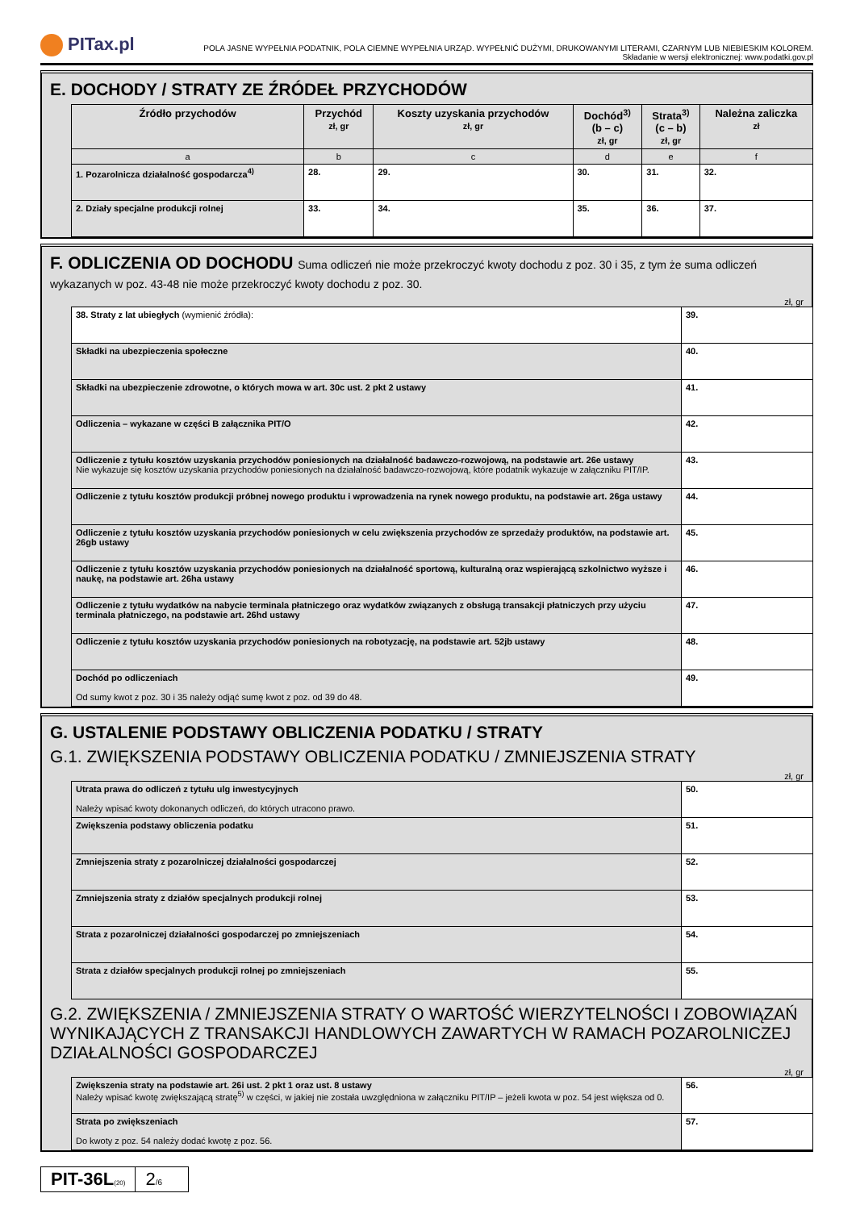PITax.pl
POLA JASNE WYPEŁNIA PODATNIK, POLA CIEMNE WYPEŁNIA URZĄD. WYPEŁNIĆ DUŻYMI, DRUKOWANYMI LITERAMI, CZARNYM LUB NIEBIESKIM KOLOREM.
Składanie w wersji elektronicznej: www.podatki.gov.pl
E. DOCHODY / STRATY ZE ŹRÓDEŁ PRZYCHODÓW
| Źródło przychodów | Przychód zł, gr | Koszty uzyskania przychodów zł, gr | Dochód<sup>3)</sup> (b – c) zł, gr | Strata<sup>3)</sup> (c – b) zł, gr | Należna zaliczka zł |
| --- | --- | --- | --- | --- | --- |
| a | b | c | d | e | f |
| 1. Pozarolnicza działalność gospodarcza<sup>4)</sup> | 28. | 29. | 30. | 31. | 32. |
| 2. Działy specjalne produkcji rolnej | 33. | 34. | 35. | 36. | 37. |
F. ODLICZENIA OD DOCHODU Suma odliczeń nie może przekroczyć kwoty dochodu z poz. 30 i 35, z tym że suma odliczeń wykazanych w poz. 43-48 nie może przekroczyć kwoty dochodu z poz. 30.
zł, gr
| 38. Straty z lat ubiegłych (wymienić źródła): | 39. |
| Składki na ubezpieczenia społeczne | 40. |
| Składki na ubezpieczenie zdrowotne, o których mowa w art. 30c ust. 2 pkt 2 ustawy | 41. |
| Odliczenia – wykazane w części B załącznika PIT/O | 42. |
| Odliczenie z tytułu kosztów uzyskania przychodów poniesionych na działalność badawczo-rozwojową, na podstawie art. 26e ustawy Nie wykazuje się kosztów uzyskania przychodów poniesionych na działalność badawczo-rozwojową, które podatnik wykazuje w załączniku PIT/IP. | 43. |
| Odliczenie z tytułu kosztów produkcji próbnej nowego produktu i wprowadzenia na rynek nowego produktu, na podstawie art. 26ga ustawy | 44. |
| Odliczenie z tytułu kosztów uzyskania przychodów poniesionych w celu zwiększenia przychodów ze sprzedaży produktów, na podstawie art. 26gb ustawy | 45. |
| Odliczenie z tytułu kosztów uzyskania przychodów poniesionych na działalność sportową, kulturalną oraz wspierającą szkolnictwo wyższe i naukę, na podstawie art. 26ha ustawy | 46. |
| Odliczenie z tytułu wydatków na nabycie terminala płatniczego oraz wydatków związanych z obsługą transakcji płatniczych przy użyciu terminala płatniczego, na podstawie art. 26hd ustawy | 47. |
| Odliczenie z tytułu kosztów uzyskania przychodów poniesionych na robotyzację, na podstawie art. 52jb ustawy | 48. |
| Dochód po odliczeniach Od sumy kwot z poz. 30 i 35 należy odjąć sumę kwot z poz. od 39 do 48. | 49. |
G. USTALENIE PODSTAWY OBLICZENIA PODATKU / STRATY
G.1. ZWIĘKSZENIA PODSTAWY OBLICZENIA PODATKU / ZMNIEJSZENIA STRATY
zł, gr
| Utrata prawa do odliczeń z tytułu ulg inwestycyjnych Należy wpisać kwoty dokonanych odliczeń, do których utracono prawo. | 50. |
| Zwiększenia podstawy obliczenia podatku | 51. |
| Zmniejszenia straty z pozarolniczej działalności gospodarczej | 52. |
| Zmniejszenia straty z działów specjalnych produkcji rolnej | 53. |
| Strata z pozarolniczej działalności gospodarczej po zmniejszeniach | 54. |
| Strata z działów specjalnych produkcji rolnej po zmniejszeniach | 55. |
G.2. ZWIĘKSZENIA / ZMNIEJSZENIA STRATY O WARTOŚĆ WIERZYTELNOŚCI I ZOBOWIĄZAŃ WYNIKAJĄCYCH Z TRANSAKCJI HANDLOWYCH ZAWARTYCH W RAMACH POZAROLNICZEJ DZIAŁALNOŚCI GOSPODARCZEJ
zł, gr
| Zwiększenia straty na podstawie art. 26i ust. 2 pkt 1 oraz ust. 8 ustawy Należy wpisać kwotę zwiększającą stratę<sup>5)</sup> w części, w jakiej nie została uwzględniona w załączniku PIT/IP – jeżeli kwota w poz. 54 jest większa od 0. | 56. |
| Strata po zwiększeniach Do kwoty z poz. 54 należy dodać kwotę z poz. 56. | 57. |
PIT-36L(20)
2/6